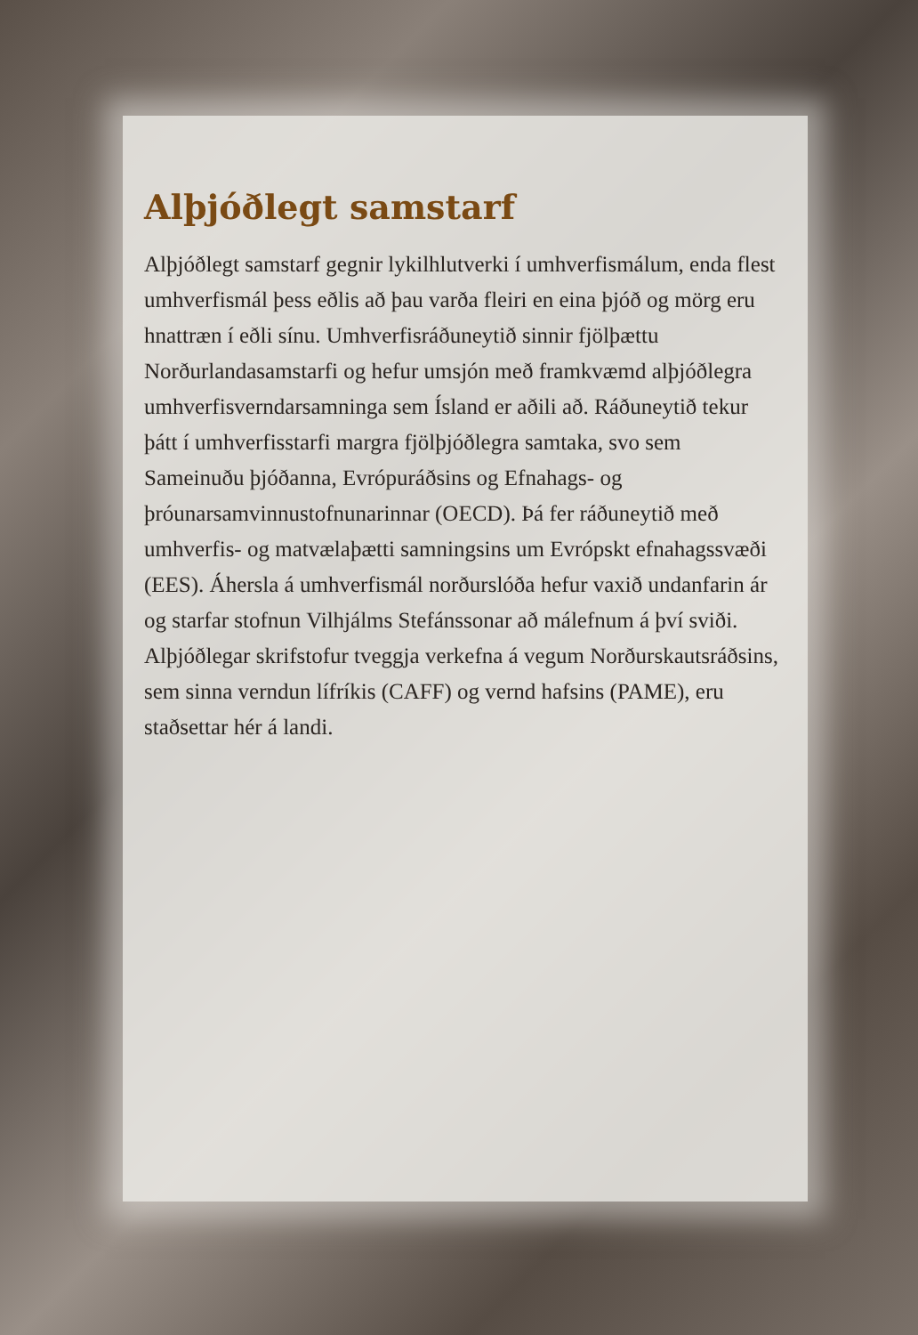Alþjóðlegt samstarf
Alþjóðlegt samstarf gegnir lykilhlutverki í umhverfismálum, enda flest umhverfismál þess eðlis að þau varða fleiri en eina þjóð og mörg eru hnattræn í eðli sínu. Umhverfisráðuneytið sinnir fjölþættu Norðurlandasamstarfi og hefur umsjón með framkvæmd alþjóðlegra umhverfisverndarsamninga sem Ísland er aðili að. Ráðuneytið tekur þátt í umhverfisstarfi margra fjölþjóðlegra samtaka, svo sem Sameinuðu þjóðanna, Evrópu­ráðsins og Efnahags- og þróunarsamvinnustofnunarinnar (OECD). Þá fer ráðuneytið með umhverfis- og matvælaþætti samningsins um Evrópskt efnahagssvæði (EES). Áhersla á umhverfismál norðurslóða hefur vaxið undanfarin ár og starfar stofnun Vilhjálms Stefánssonar að málefnum á því sviði. Alþjóðlegar skrifstofur tveggja verkefna á vegum Norðurskauts­ráðsins, sem sinna verndun lífríkis (CAFF) og vernd hafsins (PAME), eru staðsettar hér á landi.